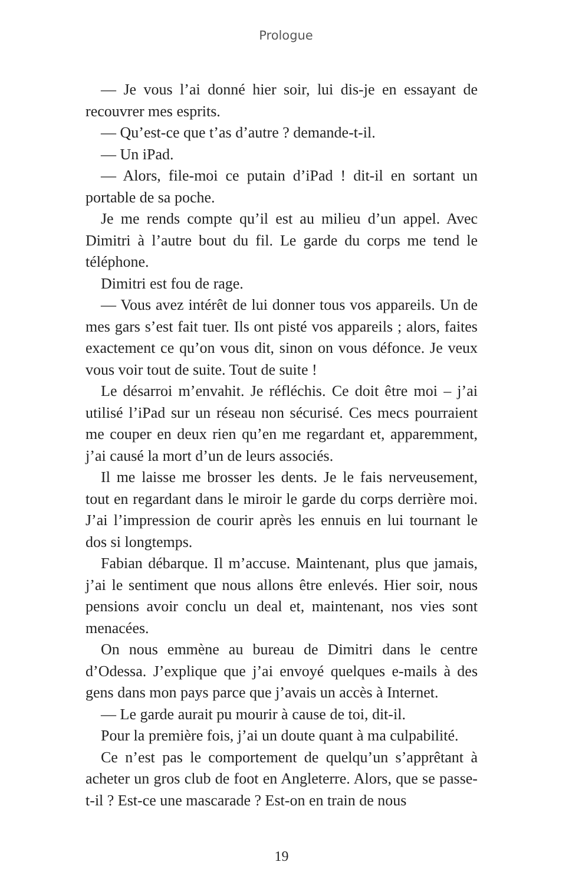Prologue
— Je vous l’ai donné hier soir, lui dis-je en essayant de recouvrer mes esprits.
— Qu’est-ce que t’as d’autre ? demande-t-il.
— Un iPad.
— Alors, file-moi ce putain d’iPad ! dit-il en sortant un portable de sa poche.
Je me rends compte qu’il est au milieu d’un appel. Avec Dimitri à l’autre bout du fil. Le garde du corps me tend le téléphone.
Dimitri est fou de rage.
— Vous avez intérêt de lui donner tous vos appareils. Un de mes gars s’est fait tuer. Ils ont pisté vos appareils ; alors, faites exactement ce qu’on vous dit, sinon on vous défonce. Je veux vous voir tout de suite. Tout de suite !
Le désarroi m’envahit. Je réfléchis. Ce doit être moi – j’ai utilisé l’iPad sur un réseau non sécurisé. Ces mecs pourraient me couper en deux rien qu’en me regardant et, apparemment, j’ai causé la mort d’un de leurs associés.
Il me laisse me brosser les dents. Je le fais nerveusement, tout en regardant dans le miroir le garde du corps derrière moi. J’ai l’impression de courir après les ennuis en lui tournant le dos si longtemps.
Fabian débarque. Il m’accuse. Maintenant, plus que jamais, j’ai le sentiment que nous allons être enlevés. Hier soir, nous pensions avoir conclu un deal et, maintenant, nos vies sont menacées.
On nous emmène au bureau de Dimitri dans le centre d’Odessa. J’explique que j’ai envoyé quelques e-mails à des gens dans mon pays parce que j’avais un accès à Internet.
— Le garde aurait pu mourir à cause de toi, dit-il.
Pour la première fois, j’ai un doute quant à ma culpabilité.
Ce n’est pas le comportement de quelqu’un s’apprêtant à acheter un gros club de foot en Angleterre. Alors, que se passe-t-il ? Est-ce une mascarade ? Est-on en train de nous
19